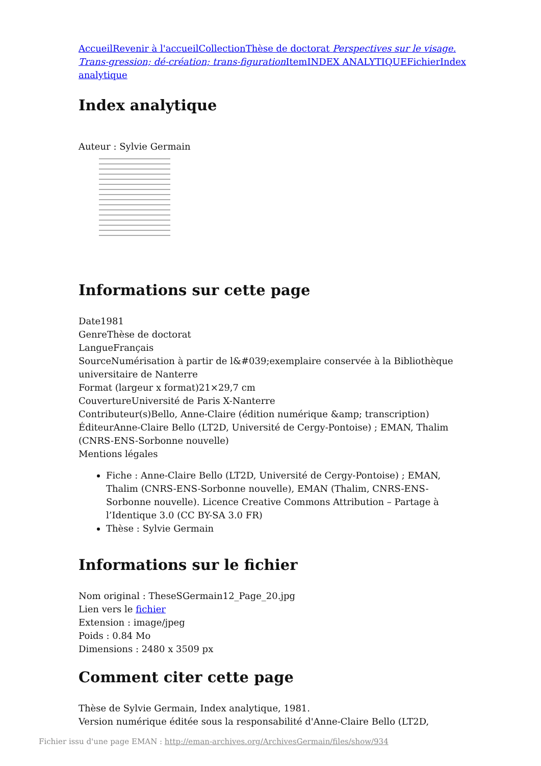Accueil Revenir à l'accueil Collection Thèse de doctorat Perspectives sur le visage. Trans-gression; dé-création; trans-figuration Item INDEX ANALYTIQUE Fichier Index analytique
Index analytique
Auteur : Sylvie Germain
Informations sur cette page
Date1981
GenreThèse de doctorat
LangueFrançais
SourceNumérisation à partir de l&#039;exemplaire conservée à la Bibliothèque universitaire de Nanterre
Format (largeur x format)21×29,7 cm
CouvertureUniversité de Paris X-Nanterre
Contributeur(s)Bello, Anne-Claire (édition numérique &amp; transcription)
ÉditeurAnne-Claire Bello (LT2D, Université de Cergy-Pontoise) ; EMAN, Thalim (CNRS-ENS-Sorbonne nouvelle)
Mentions légales
Fiche : Anne-Claire Bello (LT2D, Université de Cergy-Pontoise) ; EMAN, Thalim (CNRS-ENS-Sorbonne nouvelle), EMAN (Thalim, CNRS-ENS-Sorbonne nouvelle). Licence Creative Commons Attribution – Partage à l’Identique 3.0 (CC BY-SA 3.0 FR)
Thèse : Sylvie Germain
Informations sur le fichier
Nom original : TheseSGermain12_Page_20.jpg
Lien vers le fichier
Extension : image/jpeg
Poids : 0.84 Mo
Dimensions : 2480 x 3509 px
Comment citer cette page
Thèse de Sylvie Germain, Index analytique, 1981.
Version numérique éditée sous la responsabilité d'Anne-Claire Bello (LT2D,
Fichier issu d'une page EMAN : http://eman-archives.org/ArchivesGermain/files/show/934